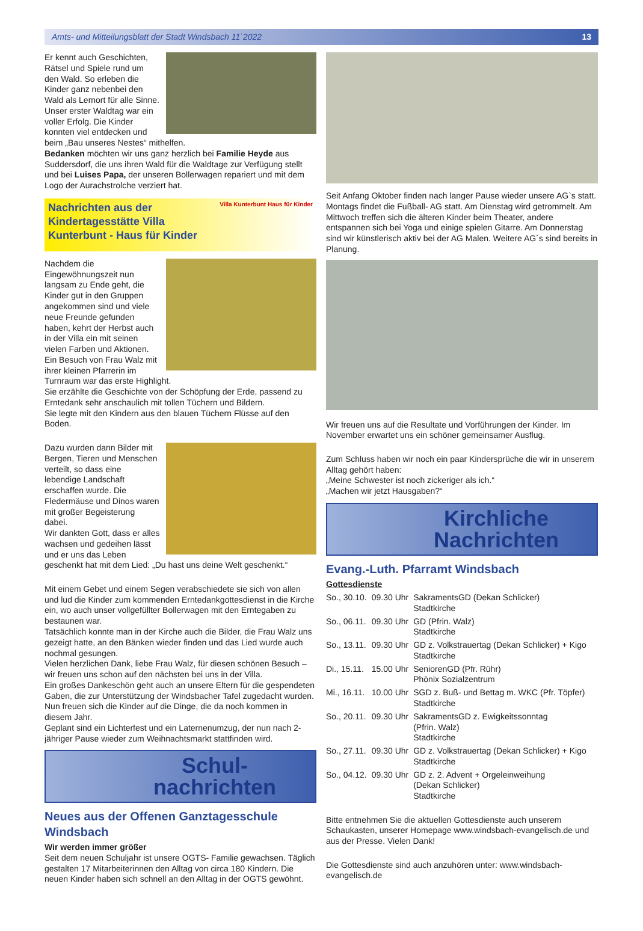Amts- und Mitteilungsblatt der Stadt Windsbach 11`2022 13
Er kennt auch Geschichten, Rätsel und Spiele rund um den Wald. So erleben die Kinder ganz nebenbei den Wald als Lernort für alle Sinne.
Unser erster Waldtag war ein voller Erfolg. Die Kinder konnten viel entdecken und beim „Bau unseres Nestes“ mithelfen.
Bedanken möchten wir uns ganz herzlich bei Familie Heyde aus Suddersdorf, die uns ihren Wald für die Waldtage zur Verfügung stellt und bei Luises Papa, der unseren Bollerwagen repariert und mit dem Logo der Aurachstrolche verziert hat.
Nachrichten aus der
Kindertagesstätte Villa
Kunterbunt - Haus für Kinder Villa Kunterbunt Haus für Kinder
Nachdem die Eingewöhnungszeit nun langsam zu Ende geht, die Kinder gut in den Gruppen angekommen sind und viele neue Freunde gefunden haben, kehrt der Herbst auch in der Villa ein mit seinen vielen Farben und Aktionen.
Ein Besuch von Frau Walz mit ihrer kleinen Pfarrerin im Turnraum war das erste Highlight.
Sie erzählte die Geschichte von der Schöpfung der Erde, passend zu Erntedank sehr anschaulich mit tollen Tüchern und Bildern.
Sie legte mit den Kindern aus den blauen Tüchern Flüsse auf den Boden.
Dazu wurden dann Bilder mit Bergen, Tieren und Menschen verteilt, so dass eine lebendige Landschaft erschaffen wurde. Die Fledermäuse und Dinos waren mit großer Begeisterung dabei.
Wir dankten Gott, dass er alles wachsen und gedeihen lässt und er uns das Leben geschenkt hat mit dem Lied: „Du hast uns deine Welt geschenkt.“
Mit einem Gebet und einem Segen verabschiedete sie sich von allen und lud die Kinder zum kommenden Erntedankgottesdienst in die Kirche ein, wo auch unser vollgefüllter Bollerwagen mit den Erntegaben zu bestaunen war.
Tatsächlich konnte man in der Kirche auch die Bilder, die Frau Walz uns gezeigt hatte, an den Bänken wieder finden und das Lied wurde auch nochmal gesungen.
Vielen herzlichen Dank, liebe Frau Walz, für diesen schönen Besuch – wir freuen uns schon auf den nächsten bei uns in der Villa.
Ein großes Dankeschön geht auch an unsere Eltern für die gespendeten Gaben, die zur Unterstützung der Windsbacher Tafel zugedacht wurden.
Nun freuen sich die Kinder auf die Dinge, die da noch kommen in diesem Jahr.
Geplant sind ein Lichterfest und ein Laternenumzug, der nun nach 2-jähriger Pause wieder zum Weihnachtsmarkt stattfinden wird.
Schul-
nachrichten
Neues aus der Offenen Ganztagesschule Windsbach
Wir werden immer größer
Seit dem neuen Schuljahr ist unsere OGTS- Familie gewachsen. Täglich gestalten 17 Mitarbeiterinnen den Alltag von circa 180 Kindern. Die neuen Kinder haben sich schnell an den Alltag in der OGTS gewöhnt.
Seit Anfang Oktober finden nach langer Pause wieder unsere AG`s statt. Montags findet die Fußball- AG statt. Am Dienstag wird getrommelt. Am Mittwoch treffen sich die älteren Kinder beim Theater, andere entspannen sich bei Yoga und einige spielen Gitarre. Am Donnerstag sind wir künstlerisch aktiv bei der AG Malen. Weitere AG´s sind bereits in Planung.
Wir freuen uns auf die Resultate und Vorführungen der Kinder. Im November erwartet uns ein schöner gemeinsamer Ausflug.
Zum Schluss haben wir noch ein paar Kindersprüche die wir in unserem Alltag gehört haben:
„Meine Schwester ist noch zickeriger als ich.“
„Machen wir jetzt Hausgaben?“
Kirchliche
Nachrichten
Evang.-Luth. Pfarramt Windsbach
Gottesdienste
| So., 30.10. | 09.30 Uhr | SakramentsGD (Dekan Schlicker) Stadtkirche |
| So., 06.11. | 09.30 Uhr | GD (Pfrin. Walz) Stadtkirche |
| So., 13.11. | 09.30 Uhr | GD z. Volkstrauertag (Dekan Schlicker) + Kigo Stadtkirche |
| Di., 15.11. | 15.00 Uhr | SeniorenGD (Pfr. Rühr) Phönix Sozialzentrum |
| Mi., 16.11. | 10.00 Uhr | SGD z. Buß- und Bettag m. WKC (Pfr. Töpfer) Stadtkirche |
| So., 20.11. | 09.30 Uhr | SakramentsGD z. Ewigkeitssonntag (Pfrin. Walz) Stadtkirche |
| So., 27.11. | 09.30 Uhr | GD z. Volkstrauertag (Dekan Schlicker) + Kigo Stadtkirche |
| So., 04.12. | 09.30 Uhr | GD z. 2. Advent + Orgeleinweihung (Dekan Schlicker) Stadtkirche |
Bitte entnehmen Sie die aktuellen Gottesdienste auch unserem Schaukasten, unserer Homepage www.windsbach-evangelisch.de und aus der Presse. Vielen Dank!
Die Gottesdienste sind auch anzuhören unter: www.windsbach-evangelisch.de